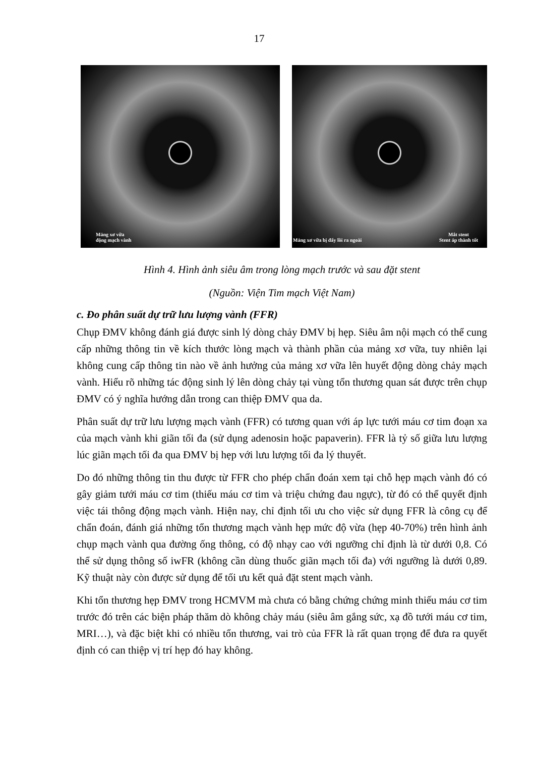17
Mảng xơ vữa
động mạch vành
Mảng xơ vữa bị đẩy lồi ra ngoài
Mắt stent
Stent áp thành tốt
Hình 4. Hình ảnh siêu âm trong lòng mạch trước và sau đặt stent
(Nguồn: Viện Tim mạch Việt Nam)
c. Đo phân suất dự trữ lưu lượng vành (FFR)
Chụp ĐMV không đánh giá được sinh lý dòng chảy ĐMV bị hẹp. Siêu âm nội mạch có thể cung cấp những thông tin về kích thước lòng mạch và thành phần của mảng xơ vữa, tuy nhiên lại không cung cấp thông tin nào về ảnh hưởng của mảng xơ vữa lên huyết động dòng chảy mạch vành. Hiểu rõ những tác động sinh lý lên dòng chảy tại vùng tổn thương quan sát được trên chụp ĐMV có ý nghĩa hướng dẫn trong can thiệp ĐMV qua da.
Phân suất dự trữ lưu lượng mạch vành (FFR) có tương quan với áp lực tưới máu cơ tim đoạn xa của mạch vành khi giãn tối đa (sử dụng adenosin hoặc papaverin). FFR là tỷ số giữa lưu lượng lúc giãn mạch tối đa qua ĐMV bị hẹp với lưu lượng tối đa lý thuyết.
Do đó những thông tin thu được từ FFR cho phép chẩn đoán xem tại chỗ hẹp mạch vành đó có gây giảm tưới máu cơ tim (thiếu máu cơ tim và triệu chứng đau ngực), từ đó có thể quyết định việc tái thông động mạch vành. Hiện nay, chỉ định tối ưu cho việc sử dụng FFR là công cụ để chẩn đoán, đánh giá những tổn thương mạch vành hẹp mức độ vừa (hẹp 40-70%) trên hình ảnh chụp mạch vành qua đường ống thông, có độ nhạy cao với ngưỡng chỉ định là từ dưới 0,8. Có thể sử dụng thông số iwFR (không cần dùng thuốc giãn mạch tối đa) với ngưỡng là dưới 0,89. Kỹ thuật này còn được sử dụng để tối ưu kết quả đặt stent mạch vành.
Khi tổn thương hẹp ĐMV trong HCMVM mà chưa có bằng chứng chứng minh thiếu máu cơ tim trước đó trên các biện pháp thăm dò không chảy máu (siêu âm gắng sức, xạ đồ tưới máu cơ tim, MRI…), và đặc biệt khi có nhiều tổn thương, vai trò của FFR là rất quan trọng để đưa ra quyết định có can thiệp vị trí hẹp đó hay không.